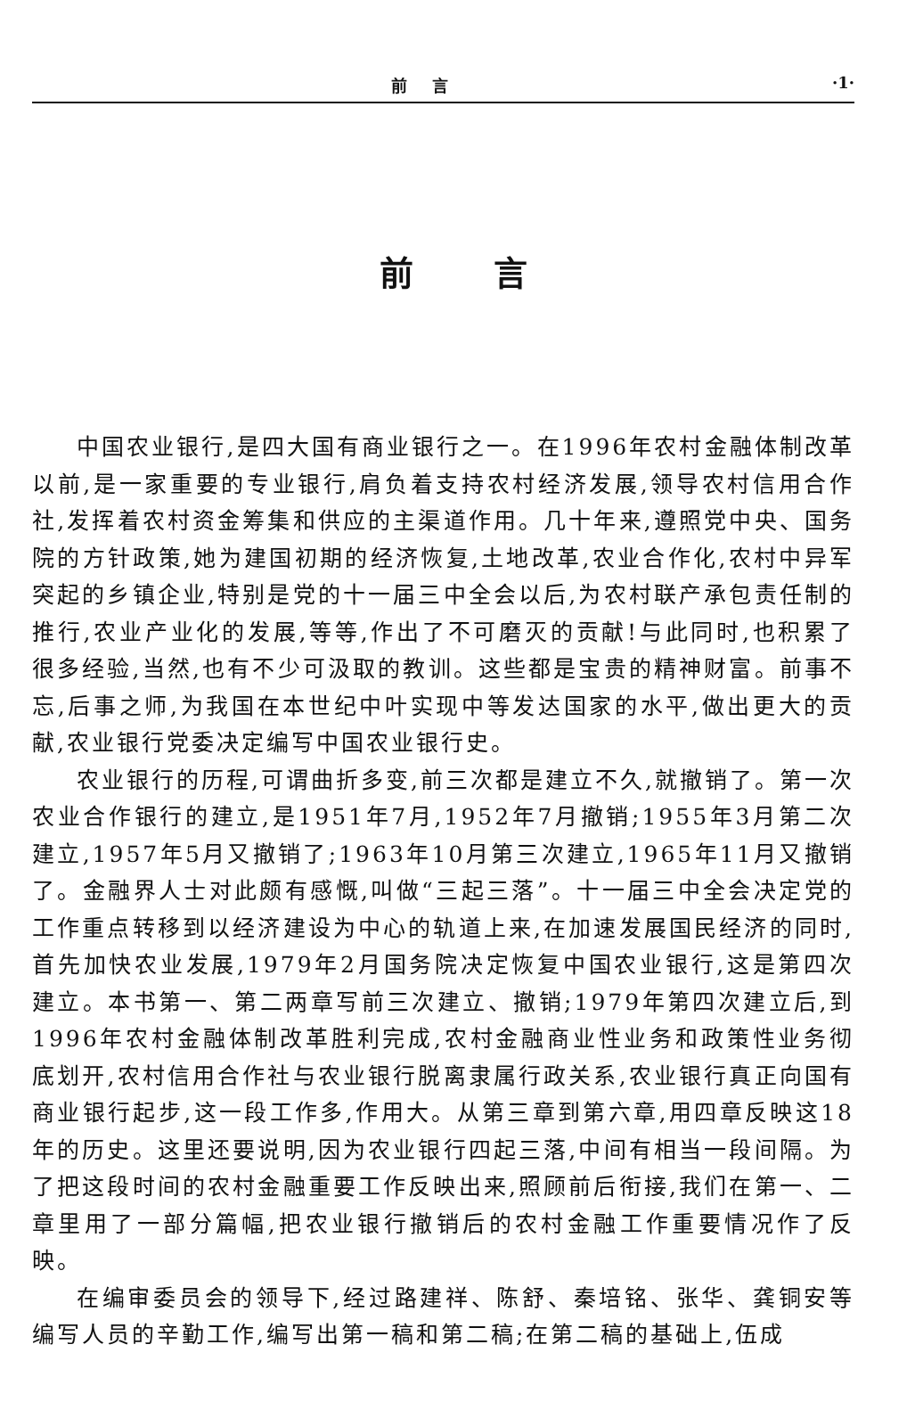前言 ·1·
前言
中国农业银行,是四大国有商业银行之一。在1996年农村金融体制改革以前,是一家重要的专业银行,肩负着支持农村经济发展,领导农村信用合作社,发挥着农村资金筹集和供应的主渠道作用。几十年来,遵照党中央、国务院的方针政策,她为建国初期的经济恢复,土地改革,农业合作化,农村中异军突起的乡镇企业,特别是党的十一届三中全会以后,为农村联产承包责任制的推行,农业产业化的发展,等等,作出了不可磨灭的贡献!与此同时,也积累了很多经验,当然,也有不少可汲取的教训。这些都是宝贵的精神财富。前事不忘,后事之师,为我国在本世纪中叶实现中等发达国家的水平,做出更大的贡献,农业银行党委决定编写中国农业银行史。
农业银行的历程,可谓曲折多变,前三次都是建立不久,就撤销了。第一次农业合作银行的建立,是1951年7月,1952年7月撤销;1955年3月第二次建立,1957年5月又撤销了;1963年10月第三次建立,1965年11月又撤销了。金融界人士对此颇有感慨,叫做“三起三落”。十一届三中全会决定党的工作重点转移到以经济建设为中心的轨道上来,在加速发展国民经济的同时,首先加快农业发展,1979年2月国务院决定恢复中国农业银行,这是第四次建立。本书第一、第二两章写前三次建立、撤销;1979年第四次建立后,到1996年农村金融体制改革胜利完成,农村金融商业性业务和政策性业务彻底划开,农村信用合作社与农业银行脱离隶属行政关系,农业银行真正向国有商业银行起步,这一段工作多,作用大。从第三章到第六章,用四章反映这18年的历史。这里还要说明,因为农业银行四起三落,中间有相当一段间隔。为了把这段时间的农村金融重要工作反映出来,照顾前后衔接,我们在第一、二章里用了一部分篇幅,把农业银行撤销后的农村金融工作重要情况作了反映。
在编审委员会的领导下,经过路建祥、陈舒、秦培铭、张华、龚铜安等编写人员的辛勤工作,编写出第一稿和第二稿;在第二稿的基础上,伍成